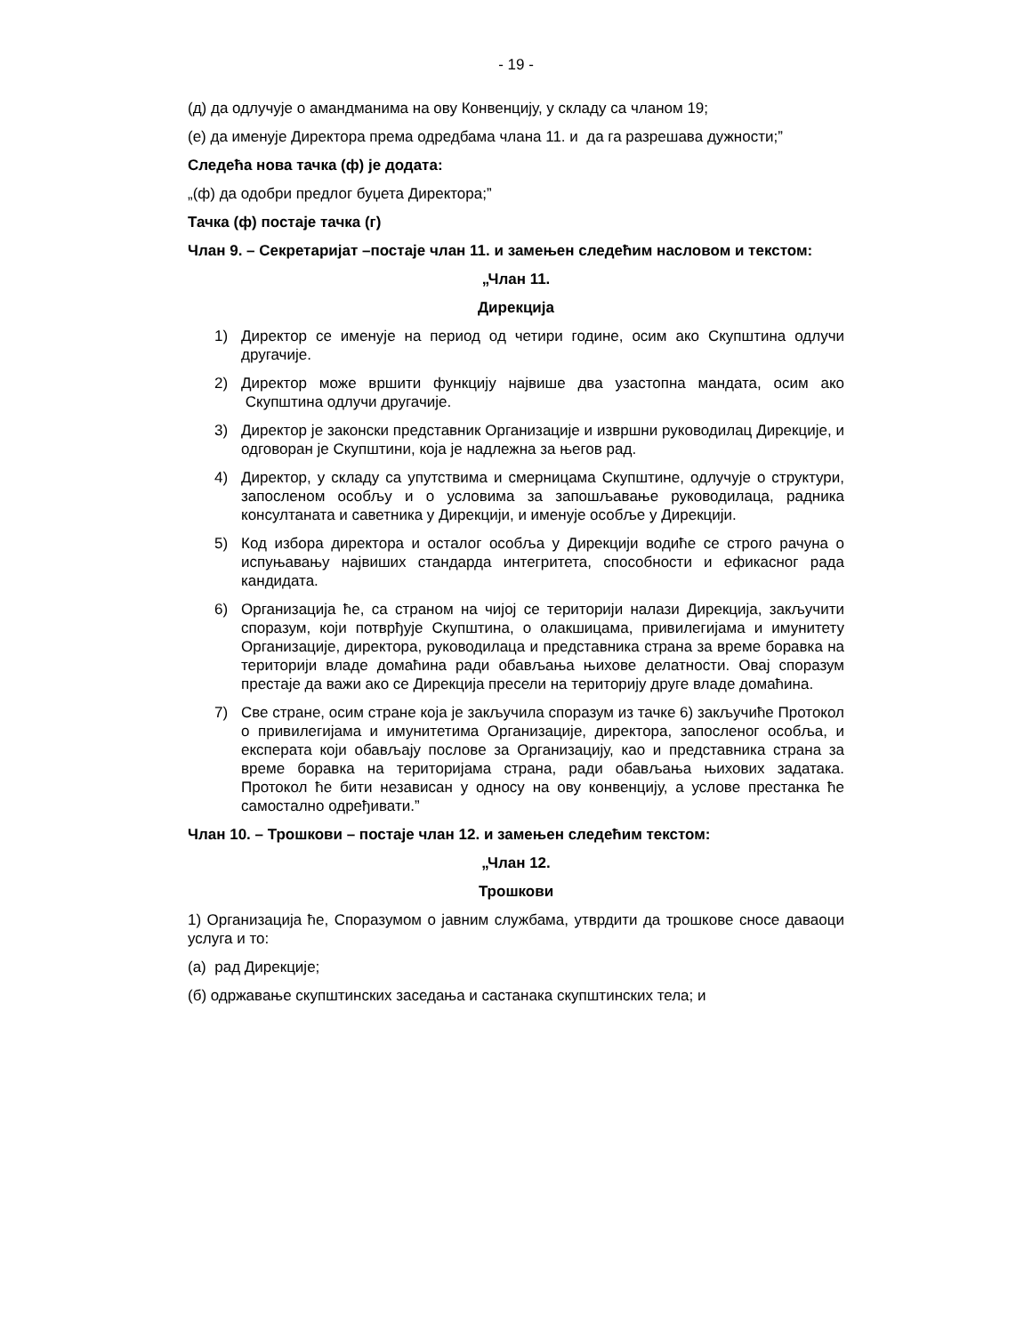- 19 -
(д) да одлучује о амандманима на ову Конвенцију, у складу са чланом 19;
(е) да именује Директора према одредбама члана 11. и да га разрешава дужности;”
Следећа нова тачка (ф) је додата:
„(ф) да одобри предлог буџета Директора;”
Тачка (ф) постаје тачка (г)
Члан 9. – Секретаријат –постаје члан 11. и замењен следећим насловом и текстом:
„Члан 11.
Дирекција
1) Директор се именује на период од четири године, осим ако Скупштина одлучи другачије.
2) Директор може вршити функцију највише два узастопна мандата, осим ако Скупштина одлучи другачије.
3) Директор је законски представник Организације и извршни руководилац Дирекције, и одговоран је Скупштини, која је надлежна за његов рад.
4) Директор, у складу са упутствима и смерницама Скупштине, одлучује о структури, запосленом особљу и о условима за запошљавање руководилаца, радника консултаната и саветника у Дирекцији, и именује особље у Дирекцији.
5) Код избора директора и осталог особља у Дирекцији водиће се строго рачуна о испуњавању највиших стандарда интегритета, способности и ефикасног рада кандидата.
6) Организација ће, са страном на чијој се територији налази Дирекција, закључити споразум, који потврђује Скупштина, о олакшицама, привилегијама и имунитету Организације, директора, руководилаца и представника страна за време боравка на територији владе домаћина ради обављања њихове делатности. Овај споразум престаје да важи ако се Дирекција пресели на територију друге владе домаћина.
7) Све стране, осим стране која је закључила споразум из тачке 6) закључиће Протокол о привилегијама и имунитетима Организације, директора, запосленог особља, и експерата који обављају послове за Организацију, као и представника страна за време боравка на територијама страна, ради обављања њихових задатака. Протокол ће бити независан у односу на ову конвенцију, а услове престанка ће самостално одређивати.”
Члан 10. – Трошкови – постаје члан 12. и замењен следећим текстом:
„Члан 12.
Трошкови
1) Организација ће, Споразумом о јавним службама, утврдити да трошкове сносе даваоци услуга и то:
(а) рад Дирекције;
(б) одржавање скупштинских заседања и састанака скупштинских тела; и